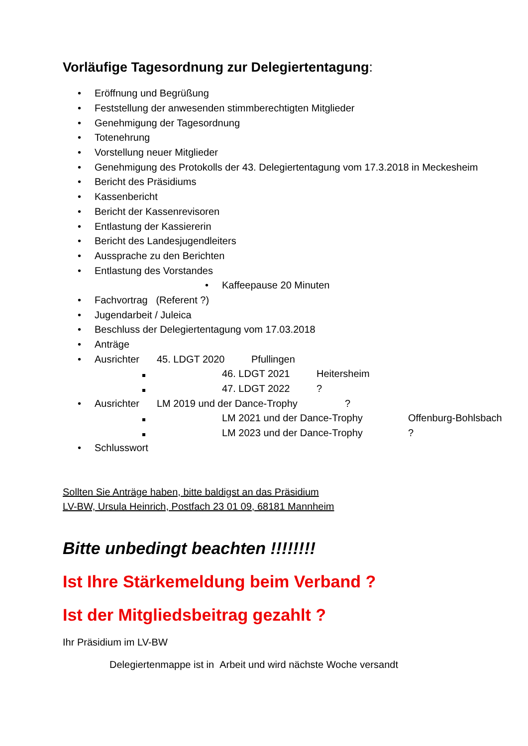Vorläufige Tagesordnung zur Delegiertentagung:
• Eröffnung und Begrüßung
• Feststellung der anwesenden stimmberechtigten Mitglieder
• Genehmigung der Tagesordnung
• Totenehrung
• Vorstellung neuer Mitglieder
• Genehmigung des Protokolls der 43. Delegiertentagung vom 17.3.2018 in Meckesheim
• Bericht des Präsidiums
• Kassenbericht
• Bericht der Kassenrevisoren
• Entlastung der Kassiererin
• Bericht des Landesjugendleiters
• Aussprache zu den Berichten
• Entlastung des Vorstandes
• Kaffeepause 20 Minuten
• Fachvortrag (Referent ?)
• Jugendarbeit / Juleica
• Beschluss der Delegiertentagung vom 17.03.2018
• Anträge
• Ausrichter 45. LDGT 2020 Pfullingen
46. LDGT 2021 Heitersheim
47. LDGT 2022?
• Ausrichter LM 2019 und der Dance-Trophy?
LM 2021 und der Dance-Trophy Offenburg-Bohlsbach
LM 2023 und der Dance-Trophy?
• Schlusswort
Sollten Sie Anträge haben, bitte baldigst an das Präsidium
LV-BW, Ursula Heinrich, Postfach 23 01 09, 68181 Mannheim
Bitte unbedingt beachten !!!!!!!!
Ist Ihre Stärkemeldung beim Verband ?
Ist der Mitgliedsbeitrag gezahlt ?
Ihr Präsidium im LV-BW
Delegiertenmappe ist in Arbeit und wird nächste Woche versandt